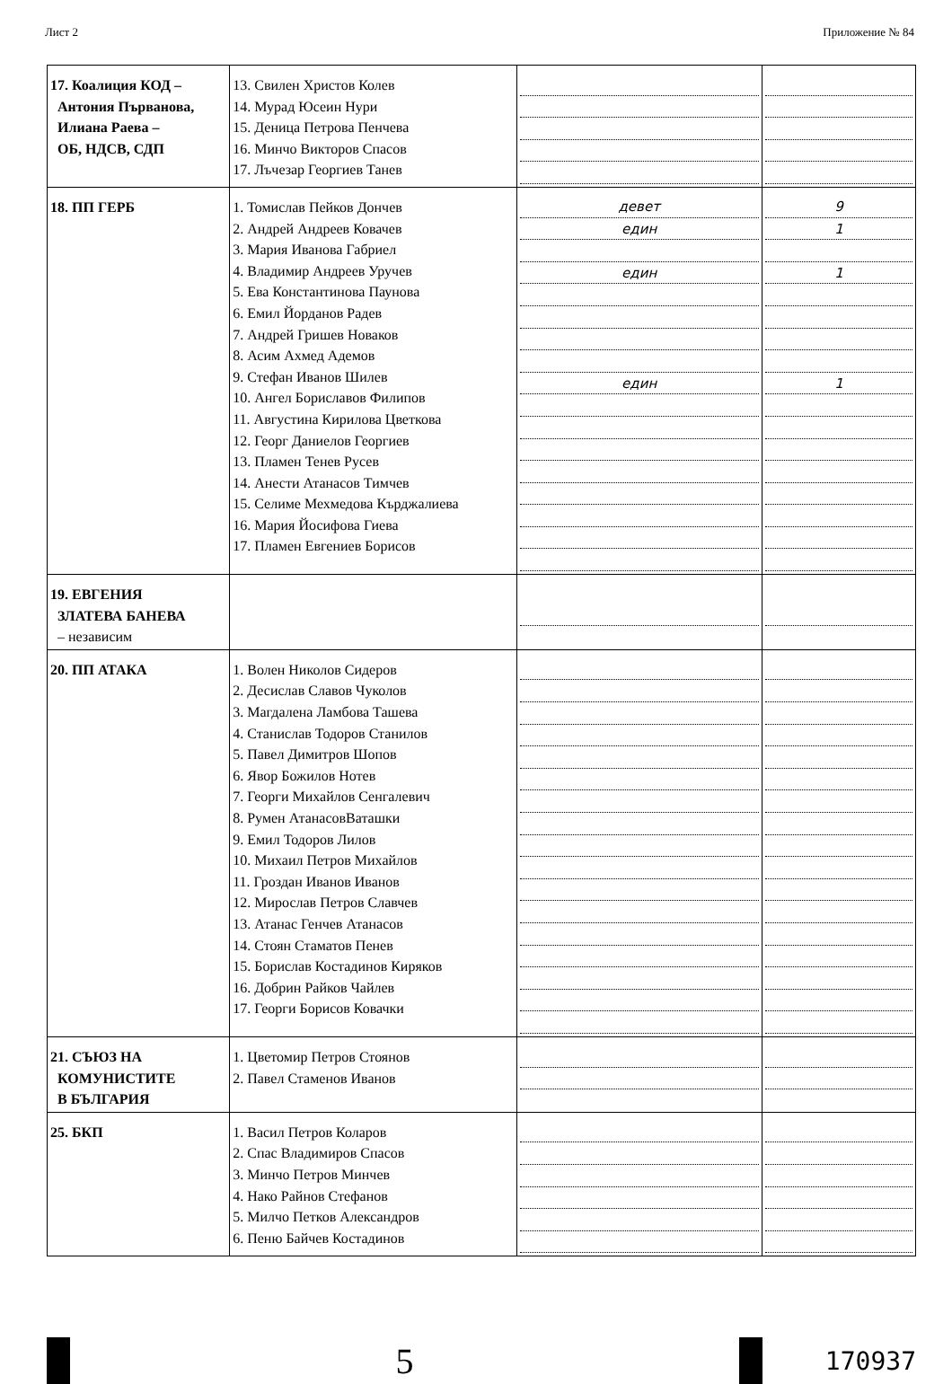Лист 2 Приложение № 84
| 17. Коалиция КОД – Антония Първанова, Илиана Раева – ОБ, НДСВ, СДП | 13. Свилен Христов Колев 14. Мурад Юсеин Нури 15. Деница Петрова Пенчева 16. Минчо Викторов Спасов 17. Лъчезар Георгиев Танев | | |
| 18. ПП ГЕРБ | 1. Томислав Пейков Дончев 2. Андрей Андреев Ковачев 3. Мария Иванова Габриел 4. Владимир Андреев Уручев 5. Ева Константинова Паунова 6. Емил Йорданов Радев 7. Андрей Гришев Новаков 8. Асим Ахмед Адемов 9. Стефан Иванов Шилев 10. Ангел Бориславов Филипов 11. Августина Кирилова Цветкова 12. Георг Даниелов Георгиев 13. Пламен Тенев Русев 14. Анести Атанасов Тимчев 15. Селиме Мехмедова Кърджалиева 16. Мария Йосифова Гиева 17. Пламен Евгениев Борисов | девет един един един | 9 1 1 1 |
| 19. ЕВГЕНИЯ ЗЛАТЕВА БАНЕВА – независим | | | |
| 20. ПП АТАКА | 1. Волен Николов Сидеров 2. Десислав Славов Чуколов 3. Магдалена Ламбова Ташева 4. Станислав Тодоров Станилов 5. Павел Димитров Шопов 6. Явор Божилов Нотев 7. Георги Михайлов Сенгалевич 8. Румен АтанасовВаташки 9. Емил Тодоров Лилов 10. Михаил Петров Михайлов 11. Гроздан Иванов Иванов 12. Мирослав Петров Славчев 13. Атанас Генчев Атанасов 14. Стоян Стаматов Пенев 15. Борислав Костадинов Киряков 16. Добрин Райков Чайлев 17. Георги Борисов Ковачки | | |
| 21. СЪЮЗ НА КОМУНИСТИТЕ В БЪЛГАРИЯ | 1. Цветомир Петров Стоянов 2. Павел Стаменов Иванов | | |
| 25. БКП | 1. Васил Петров Коларов 2. Спас Владимиров Спасов 3. Минчо Петров Минчев 4. Нако Райнов Стефанов 5. Милчо Петков Александров 6. Пеню Байчев Костадинов | | |
5
170937